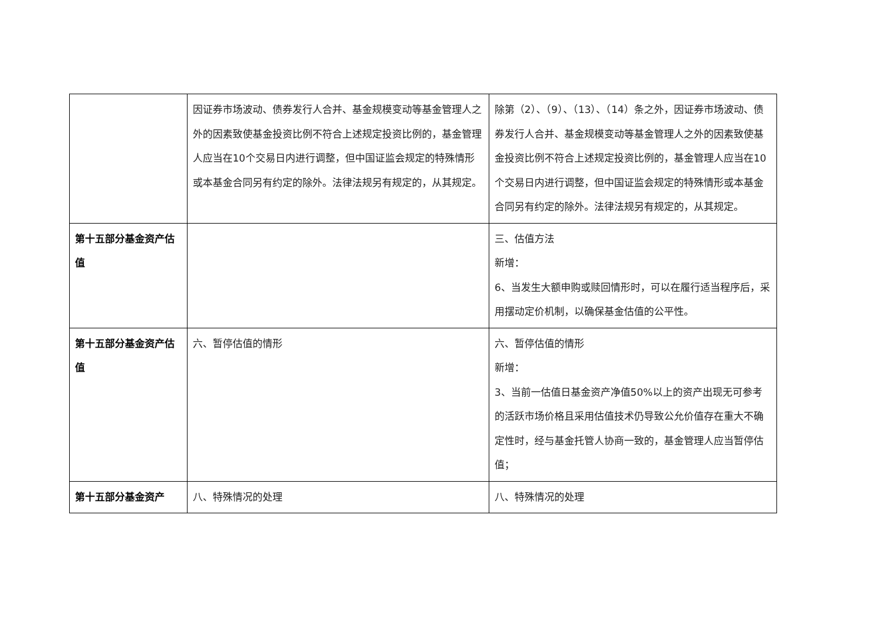| | 因证券市场波动、债券发行人合并、基金规模变动等基金管理人之外的因素致使基金投资比例不符合上述规定投资比例的，基金管理人应当在10个交易日内进行调整，但中国证监会规定的特殊情形或本基金合同另有约定的除外。法律法规另有规定的，从其规定。 | 除第（2）、（9）、（13）、（14）条之外，因证券市场波动、债券发行人合并、基金规模变动等基金管理人之外的因素致使基金投资比例不符合上述规定投资比例的，基金管理人应当在10个交易日内进行调整，但中国证监会规定的特殊情形或本基金合同另有约定的除外。法律法规另有规定的，从其规定。 |
| 第十五部分基金资产估值 | | 三、估值方法 新增： 6、当发生大额申购或赎回情形时，可以在履行适当程序后，采用摆动定价机制，以确保基金估值的公平性。 |
| 第十五部分基金资产估值 | 六、暂停估值的情形 | 六、暂停估值的情形 新增： 3、当前一估值日基金资产净值50%以上的资产出现无可参考的活跃市场价格且采用估值技术仍导致公允价值存在重大不确定性时，经与基金托管人协商一致的，基金管理人应当暂停估值； |
| 第十五部分基金资产 | 八、特殊情况的处理 | 八、特殊情况的处理 |